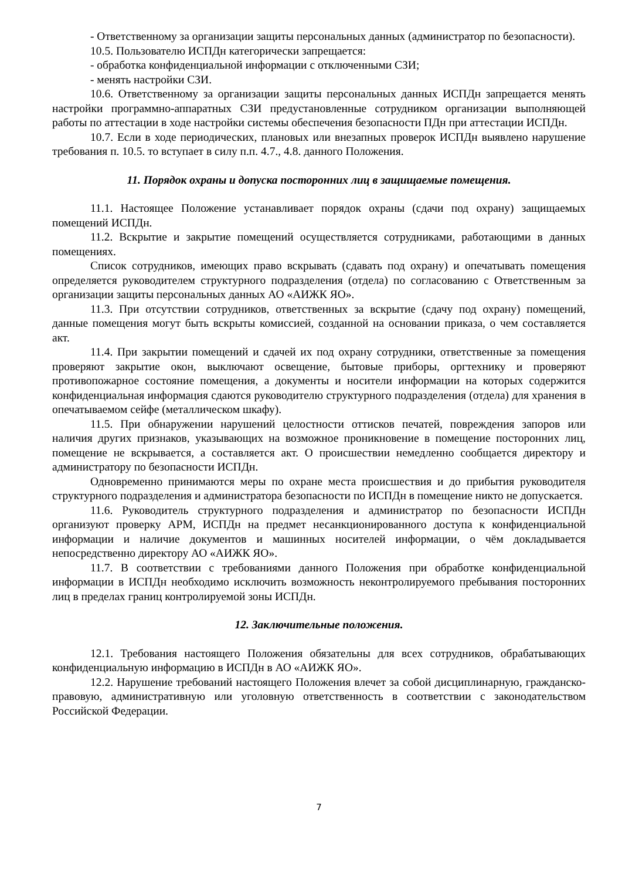- Ответственному за организации защиты персональных данных (администратор по безопасности).
10.5. Пользователю ИСПДн категорически запрещается:
- обработка конфиденциальной информации с отключенными СЗИ;
- менять настройки СЗИ.
10.6. Ответственному за организации защиты персональных данных ИСПДн запрещается менять настройки программно-аппаратных СЗИ предустановленные сотрудником организации выполняющей работы по аттестации в ходе настройки системы обеспечения безопасности ПДн при аттестации ИСПДн.
10.7. Если в ходе периодических, плановых или внезапных проверок ИСПДн выявлено нарушение требования п. 10.5. то вступает в силу п.п. 4.7., 4.8. данного Положения.
11. Порядок охраны и допуска посторонних лиц в защищаемые помещения.
11.1. Настоящее Положение устанавливает порядок охраны (сдачи под охрану) защищаемых помещений ИСПДн.
11.2. Вскрытие и закрытие помещений осуществляется сотрудниками, работающими в данных помещениях.
Список сотрудников, имеющих право вскрывать (сдавать под охрану) и опечатывать помещения определяется руководителем структурного подразделения (отдела) по согласованию с Ответственным за организации защиты персональных данных АО «АИЖК ЯО».
11.3. При отсутствии сотрудников, ответственных за вскрытие (сдачу под охрану) помещений, данные помещения могут быть вскрыты комиссией, созданной на основании приказа, о чем составляется акт.
11.4. При закрытии помещений и сдачей их под охрану сотрудники, ответственные за помещения проверяют закрытие окон, выключают освещение, бытовые приборы, оргтехнику и проверяют противопожарное состояние помещения, а документы и носители информации на которых содержится конфиденциальная информация сдаются руководителю структурного подразделения (отдела) для хранения в опечатываемом сейфе (металлическом шкафу).
11.5. При обнаружении нарушений целостности оттисков печатей, повреждения запоров или наличия других признаков, указывающих на возможное проникновение в помещение посторонних лиц, помещение не вскрывается, а составляется акт. О происшествии немедленно сообщается директору и администратору по безопасности ИСПДн.
Одновременно принимаются меры по охране места происшествия и до прибытия руководителя структурного подразделения и администратора безопасности по ИСПДн в помещение никто не допускается.
11.6. Руководитель структурного подразделения и администратор по безопасности ИСПДн организуют проверку АРМ, ИСПДн на предмет несанкционированного доступа к конфиденциальной информации и наличие документов и машинных носителей информации, о чём докладывается непосредственно директору АО «АИЖК ЯО».
11.7. В соответствии с требованиями данного Положения при обработке конфиденциальной информации в ИСПДн необходимо исключить возможность неконтролируемого пребывания посторонних лиц в пределах границ контролируемой зоны ИСПДн.
12. Заключительные положения.
12.1. Требования настоящего Положения обязательны для всех сотрудников, обрабатывающих конфиденциальную информацию в ИСПДн в АО «АИЖК ЯО».
12.2. Нарушение требований настоящего Положения влечет за собой дисциплинарную, гражданско-правовую, административную или уголовную ответственность в соответствии с законодательством Российской Федерации.
7